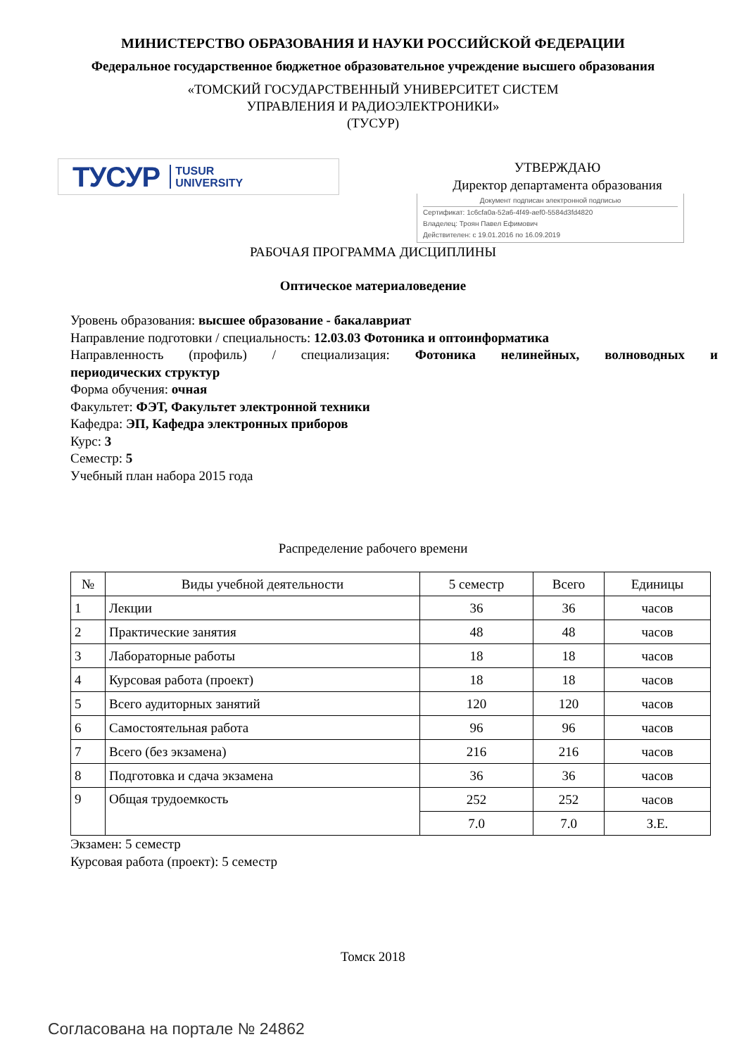МИНИСТЕРСТВО ОБРАЗОВАНИЯ И НАУКИ РОССИЙСКОЙ ФЕДЕРАЦИИ
Федеральное государственное бюджетное образовательное учреждение высшего образования
«ТОМСКИЙ ГОСУДАРСТВЕННЫЙ УНИВЕРСИТЕТ СИСТЕМ
УПРАВЛЕНИЯ И РАДИОЭЛЕКТРОНИКИ»
(ТУСУР)
ТУСУР TUSUR
UNIVERSITY
УТВЕРЖДАЮ
Директор департамента образования
Документ подписан электронной подписью
Сертификат: 1c6cfa0a-52a6-4f49-aef0-5584d3fd4820
Владелец: Троян Павел Ефимович
Действителен: с 19.01.2016 по 16.09.2019
РАБОЧАЯ ПРОГРАММА ДИСЦИПЛИНЫ
Оптическое материаловедение
Уровень образования: высшее образование - бакалавриат
Направление подготовки / специальность: 12.03.03 Фотоника и оптоинформатика
Направленность (профиль) / специализация: Фотоника нелинейных, волноводных и
периодических структур
Форма обучения: очная
Факультет: ФЭТ, Факультет электронной техники
Кафедра: ЭП, Кафедра электронных приборов
Курс: 3
Семестр: 5
Учебный план набора 2015 года
Распределение рабочего времени
| № | Виды учебной деятельности | 5 семестр | Всего | Единицы |
| --- | --- | --- | --- | --- |
| 1 | Лекции | 36 | 36 | часов |
| 2 | Практические занятия | 48 | 48 | часов |
| 3 | Лабораторные работы | 18 | 18 | часов |
| 4 | Курсовая работа (проект) | 18 | 18 | часов |
| 5 | Всего аудиторных занятий | 120 | 120 | часов |
| 6 | Самостоятельная работа | 96 | 96 | часов |
| 7 | Всего (без экзамена) | 216 | 216 | часов |
| 8 | Подготовка и сдача экзамена | 36 | 36 | часов |
| 9 | Общая трудоемкость | 252 | 252 | часов |
| | | 7.0 | 7.0 | З.Е. |
Экзамен: 5 семестр
Курсовая работа (проект): 5 семестр
Томск 2018
Согласована на портале № 24862